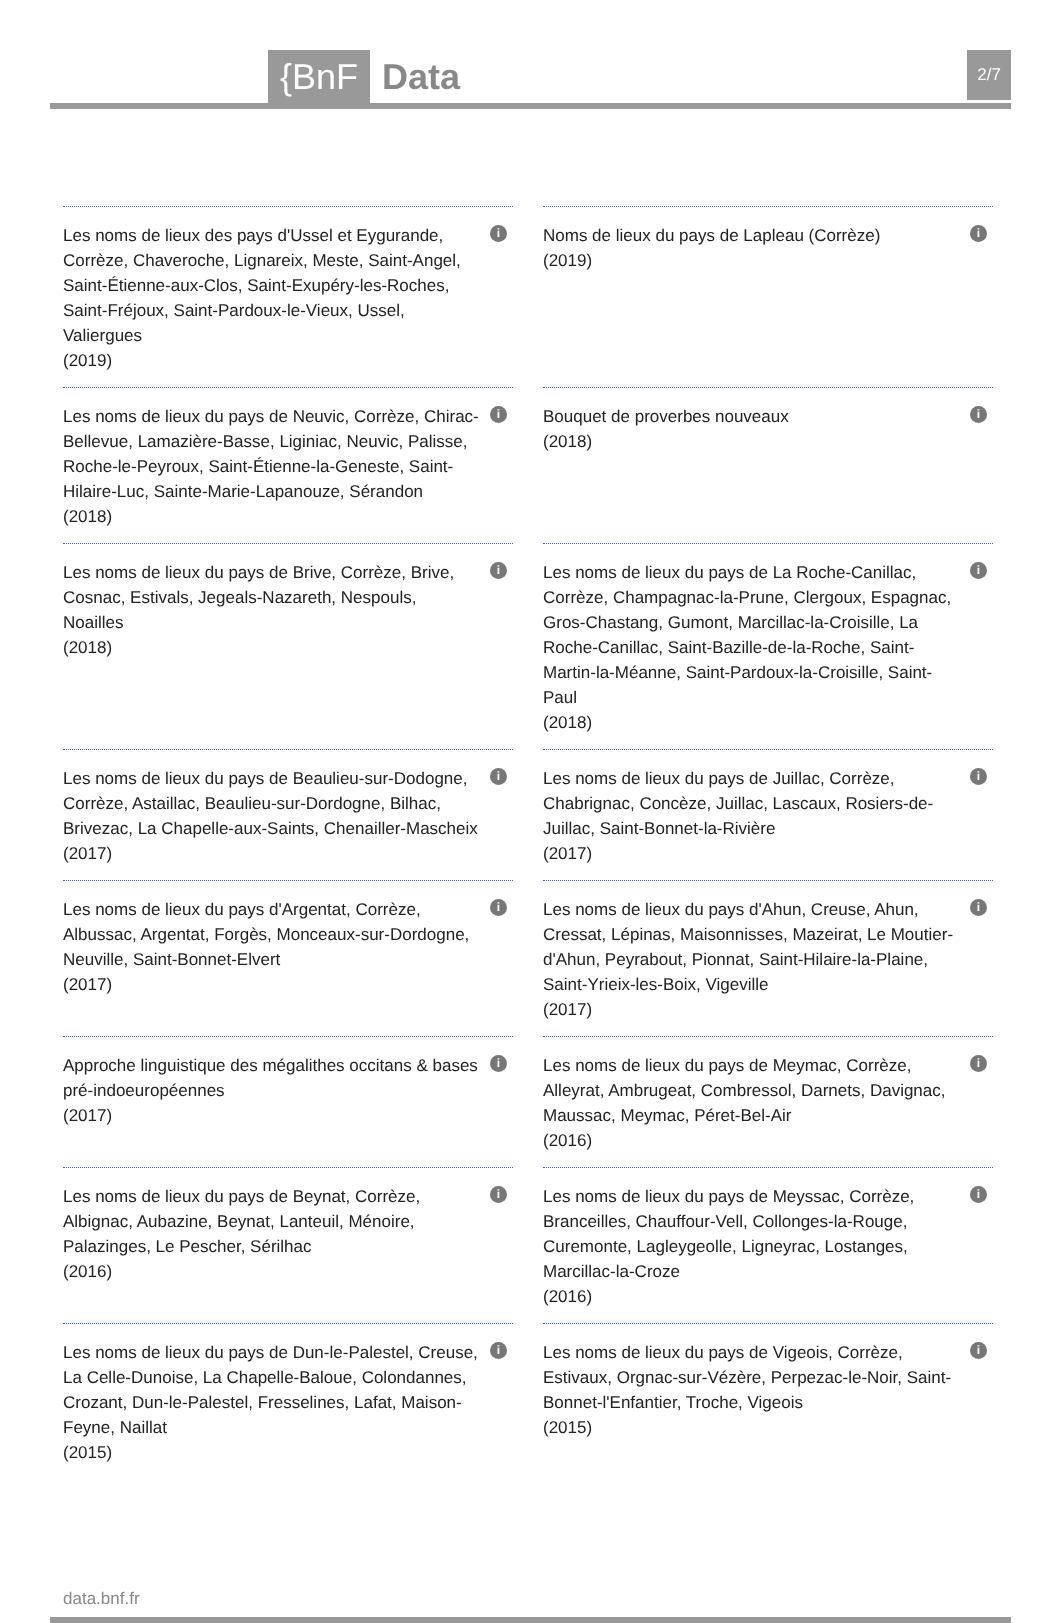{BnF Data 2/7
Les noms de lieux des pays d'Ussel et Eygurande, Corrèze, Chaveroche, Lignareix, Meste, Saint-Angel, Saint-Étienne-aux-Clos, Saint-Exupéry-les-Roches, Saint-Fréjoux, Saint-Pardoux-le-Vieux, Ussel, Valiergues
(2019)
i
Noms de lieux du pays de Lapleau (Corrèze)
(2019)
i
Les noms de lieux du pays de Neuvic, Corrèze, Chirac-Bellevue, Lamazière-Basse, Liginiac, Neuvic, Palisse, Roche-le-Peyroux, Saint-Étienne-la-Geneste, Saint-Hilaire-Luc, Sainte-Marie-Lapanouze, Sérandon
(2018)
i
Bouquet de proverbes nouveaux
(2018)
i
Les noms de lieux du pays de Brive, Corrèze, Brive, Cosnac, Estivals, Jegeals-Nazareth, Nespouls, Noailles
(2018)
i
Les noms de lieux du pays de La Roche-Canillac, Corrèze, Champagnac-la-Prune, Clergoux, Espagnac, Gros-Chastang, Gumont, Marcillac-la-Croisille, La Roche-Canillac, Saint-Bazille-de-la-Roche, Saint-Martin-la-Méanne, Saint-Pardoux-la-Croisille, Saint-Paul
(2018)
i
Les noms de lieux du pays de Beaulieu-sur-Dodogne, Corrèze, Astaillac, Beaulieu-sur-Dordogne, Bilhac, Brivezac, La Chapelle-aux-Saints, Chenailler-Mascheix
(2017)
i
Les noms de lieux du pays de Juillac, Corrèze, Chabrignac, Concèze, Juillac, Lascaux, Rosiers-de-Juillac, Saint-Bonnet-la-Rivière
(2017)
i
Les noms de lieux du pays d'Argentat, Corrèze, Albussac, Argentat, Forgès, Monceaux-sur-Dordogne, Neuville, Saint-Bonnet-Elvert
(2017)
i
Les noms de lieux du pays d'Ahun, Creuse, Ahun, Cressat, Lépinas, Maisonnisses, Mazeirat, Le Moutier-d'Ahun, Peyrabout, Pionnat, Saint-Hilaire-la-Plaine, Saint-Yrieix-les-Boix, Vigeville
(2017)
i
Approche linguistique des mégalithes occitans & bases pré-indoeuropéennes
(2017)
i
Les noms de lieux du pays de Meymac, Corrèze, Alleyrat, Ambrugeat, Combressol, Darnets, Davignac, Maussac, Meymac, Péret-Bel-Air
(2016)
i
Les noms de lieux du pays de Beynat, Corrèze, Albignac, Aubazine, Beynat, Lanteuil, Ménoire, Palazinges, Le Pescher, Sérilhac
(2016)
i
Les noms de lieux du pays de Meyssac, Corrèze, Branceilles, Chauffour-Vell, Collonges-la-Rouge, Curemonte, Lagleygeolle, Ligneyrac, Lostanges, Marcillac-la-Croze
(2016)
i
Les noms de lieux du pays de Dun-le-Palestel, Creuse, La Celle-Dunoise, La Chapelle-Baloue, Colondannes, Crozant, Dun-le-Palestel, Fresselines, Lafat, Maison-Feyne, Naillat
(2015)
i
Les noms de lieux du pays de Vigeois, Corrèze, Estivaux, Orgnac-sur-Vézère, Perpezac-le-Noir, Saint-Bonnet-l'Enfantier, Troche, Vigeois
(2015)
i
data.bnf.fr